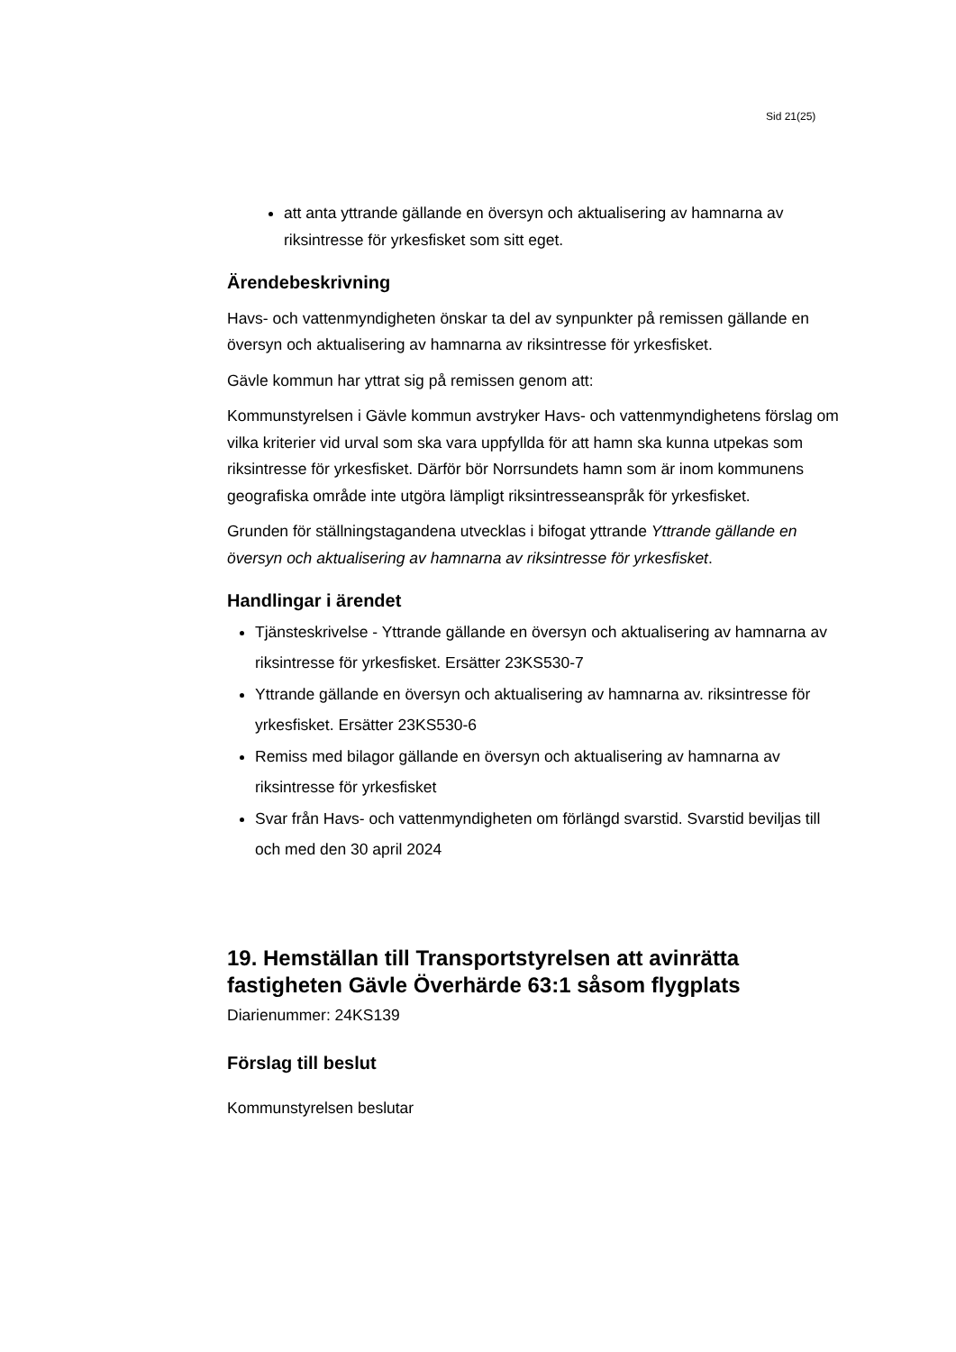Sid 21(25)
att anta yttrande gällande en översyn och aktualisering av hamnarna av riksintresse för yrkesfisket som sitt eget.
Ärendebeskrivning
Havs- och vattenmyndigheten önskar ta del av synpunkter på remissen gällande en översyn och aktualisering av hamnarna av riksintresse för yrkesfisket.
Gävle kommun har yttrat sig på remissen genom att:
Kommunstyrelsen i Gävle kommun avstryker Havs- och vattenmyndighetens förslag om vilka kriterier vid urval som ska vara uppfyllda för att hamn ska kunna utpekas som riksintresse för yrkesfisket. Därför bör Norrsundets hamn som är inom kommunens geografiska område inte utgöra lämpligt riksintresseanspråk för yrkesfisket.
Grunden för ställningstagandena utvecklas i bifogat yttrande Yttrande gällande en översyn och aktualisering av hamnarna av riksintresse för yrkesfisket.
Handlingar i ärendet
Tjänsteskrivelse - Yttrande gällande en översyn och aktualisering av hamnarna av riksintresse för yrkesfisket. Ersätter 23KS530-7
Yttrande gällande en översyn och aktualisering av hamnarna av. riksintresse för yrkesfisket. Ersätter 23KS530-6
Remiss med bilagor gällande en översyn och aktualisering av hamnarna av riksintresse för yrkesfisket
Svar från Havs- och vattenmyndigheten om förlängd svarstid. Svarstid beviljas till och med den 30 april 2024
19. Hemställan till Transportstyrelsen att avinrätta fastigheten Gävle Överhärde 63:1 såsom flygplats
Diarienummer: 24KS139
Förslag till beslut
Kommunstyrelsen beslutar